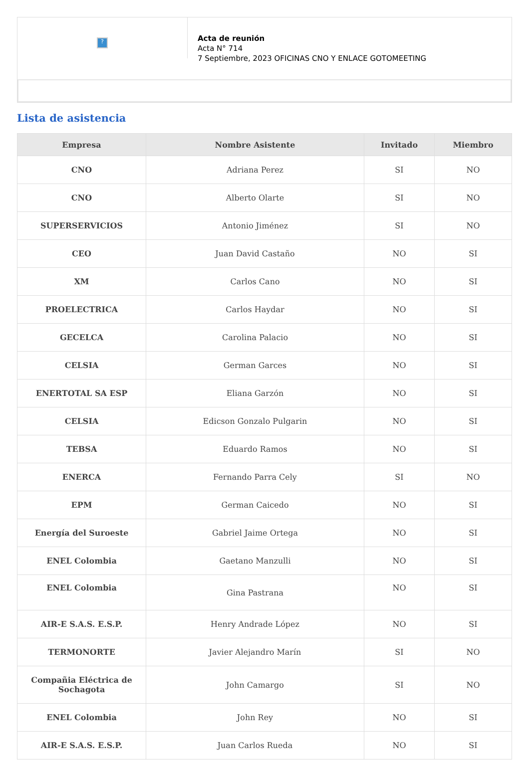?
Acta de reunión
Acta N° 714
7 Septiembre, 2023 OFICINAS CNO Y ENLACE GOTOMEETING
Lista de asistencia
| Empresa | Nombre Asistente | Invitado | Miembro |
| --- | --- | --- | --- |
| CNO | Adriana Perez | SI | NO |
| CNO | Alberto Olarte | SI | NO |
| SUPERSERVICIOS | Antonio Jiménez | SI | NO |
| CEO | Juan David Castaño | NO | SI |
| XM | Carlos Cano | NO | SI |
| PROELECTRICA | Carlos Haydar | NO | SI |
| GECELCA | Carolina Palacio | NO | SI |
| CELSIA | German Garces | NO | SI |
| ENERTOTAL SA ESP | Eliana Garzón | NO | SI |
| CELSIA | Edicson Gonzalo Pulgarin | NO | SI |
| TEBSA | Eduardo Ramos | NO | SI |
| ENERCA | Fernando Parra Cely | SI | NO |
| EPM | German Caicedo | NO | SI |
| Energía del Suroeste | Gabriel Jaime Ortega | NO | SI |
| ENEL Colombia | Gaetano Manzulli | NO | SI |
| ENEL Colombia | Gina Pastrana | NO | SI |
| AIR-E S.A.S. E.S.P. | Henry Andrade López | NO | SI |
| TERMONORTE | Javier Alejandro Marín | SI | NO |
| Compañia Eléctrica de Sochagota | John Camargo | SI | NO |
| ENEL Colombia | John Rey | NO | SI |
| AIR-E S.A.S. E.S.P. | Juan Carlos Rueda | NO | SI |